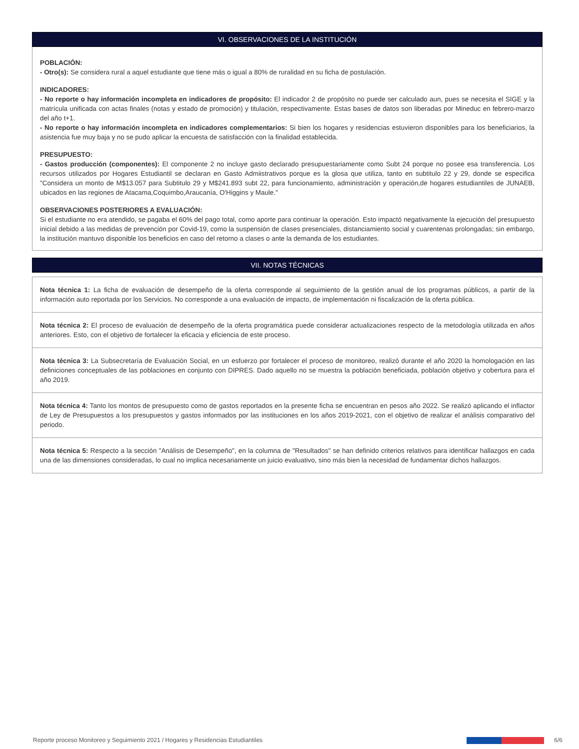VI. OBSERVACIONES DE LA INSTITUCIÓN
POBLACIÓN:
- Otro(s): Se considera rural a aquel estudiante que tiene más o igual a 80% de ruralidad en su ficha de postulación.
INDICADORES:
- No reporte o hay información incompleta en indicadores de propósito: El indicador 2 de propósito no puede ser calculado aun, pues se necesita el SIGE y la matrícula unificada con actas finales (notas y estado de promoción) y titulación, respectivamente. Estas bases de datos son liberadas por Mineduc en febrero-marzo del año t+1.
- No reporte o hay información incompleta en indicadores complementarios: Si bien los hogares y residencias estuvieron disponibles para los beneficiarios, la asistencia fue muy baja y no se pudo aplicar la encuesta de satisfacción con la finalidad establecida.
PRESUPUESTO:
- Gastos producción (componentes): El componente 2 no incluye gasto declarado presupuestariamente como Subt 24 porque no posee esa transferencia. Los recursos utilizados por Hogares Estudiantil se declaran en Gasto Admiistrativos porque es la glosa que utiliza, tanto en subtitulo 22 y 29, donde se especifica "Considera un monto de M$13.057 para Subtitulo 29 y M$241.893 subt 22, para funcionamiento, administración y operación,de hogares estudiantiles de JUNAEB, ubicados en las regiones de Atacama,Coquimbo,Araucanía, O'Higgins y Maule."
OBSERVACIONES POSTERIORES A EVALUACIÓN:
Si el estudiante no era atendido, se pagaba el 60% del pago total, como aporte para continuar la operación. Esto impactó negativamente la ejecución del presupuesto inicial debido a las medidas de prevención por Covid-19, como la suspensión de clases presenciales, distanciamiento social y cuarentenas prolongadas; sin embargo, la institución mantuvo disponible los beneficios en caso del retorno a clases o ante la demanda de los estudiantes.
VII. NOTAS TÉCNICAS
Nota técnica 1: La ficha de evaluación de desempeño de la oferta corresponde al seguimiento de la gestión anual de los programas públicos, a partir de la información auto reportada por los Servicios. No corresponde a una evaluación de impacto, de implementación ni fiscalización de la oferta pública.
Nota técnica 2: El proceso de evaluación de desempeño de la oferta programática puede considerar actualizaciones respecto de la metodología utilizada en años anteriores. Esto, con el objetivo de fortalecer la eficacia y eficiencia de este proceso.
Nota técnica 3: La Subsecretaría de Evaluación Social, en un esfuerzo por fortalecer el proceso de monitoreo, realizó durante el año 2020 la homologación en las definiciones conceptuales de las poblaciones en conjunto con DIPRES. Dado aquello no se muestra la población beneficiada, población objetivo y cobertura para el año 2019.
Nota técnica 4: Tanto los montos de presupuesto como de gastos reportados en la presente ficha se encuentran en pesos año 2022. Se realizó aplicando el inflactor de Ley de Presupuestos a los presupuestos y gastos informados por las instituciones en los años 2019-2021, con el objetivo de realizar el análisis comparativo del periodo.
Nota técnica 5: Respecto a la sección "Análisis de Desempeño", en la columna de "Resultados" se han definido criterios relativos para identificar hallazgos en cada una de las dimensiones consideradas, lo cual no implica necesariamente un juicio evaluativo, sino más bien la necesidad de fundamentar dichos hallazgos.
Reporte proceso Monitoreo y Seguimiento 2021 / Hogares y Residencias Estudiantiles 6/6